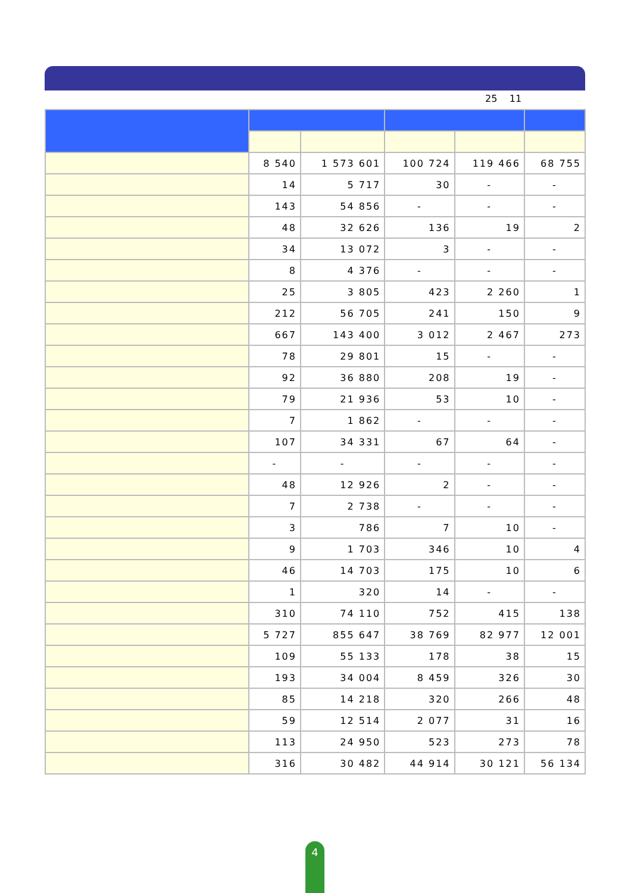25 11
| | 8 540 | 1 573 601 | 100 724 | 119 466 | 68 755 |
| | 14 | 5 717 | 30 | - | - |
| | 143 | 54 856 | - | - | - |
| | 48 | 32 626 | 136 | 19 | 2 |
| | 34 | 13 072 | 3 | - | - |
| | 8 | 4 376 | - | - | - |
| | 25 | 3 805 | 423 | 2 260 | 1 |
| | 212 | 56 705 | 241 | 150 | 9 |
| | 667 | 143 400 | 3 012 | 2 467 | 273 |
| | 78 | 29 801 | 15 | - | - |
| | 92 | 36 880 | 208 | 19 | - |
| | 79 | 21 936 | 53 | 10 | - |
| | 7 | 1 862 | - | - | - |
| | 107 | 34 331 | 67 | 64 | - |
| | - | - | - | - | - |
| | 48 | 12 926 | 2 | - | - |
| | 7 | 2 738 | - | - | - |
| | 3 | 786 | 7 | 10 | - |
| | 9 | 1 703 | 346 | 10 | 4 |
| | 46 | 14 703 | 175 | 10 | 6 |
| | 1 | 320 | 14 | - | - |
| | 310 | 74 110 | 752 | 415 | 138 |
| | 5 727 | 855 647 | 38 769 | 82 977 | 12 001 |
| | 109 | 55 133 | 178 | 38 | 15 |
| | 193 | 34 004 | 8 459 | 326 | 30 |
| | 85 | 14 218 | 320 | 266 | 48 |
| | 59 | 12 514 | 2 077 | 31 | 16 |
| | 113 | 24 950 | 523 | 273 | 78 |
| | 316 | 30 482 | 44 914 | 30 121 | 56 134 |
4